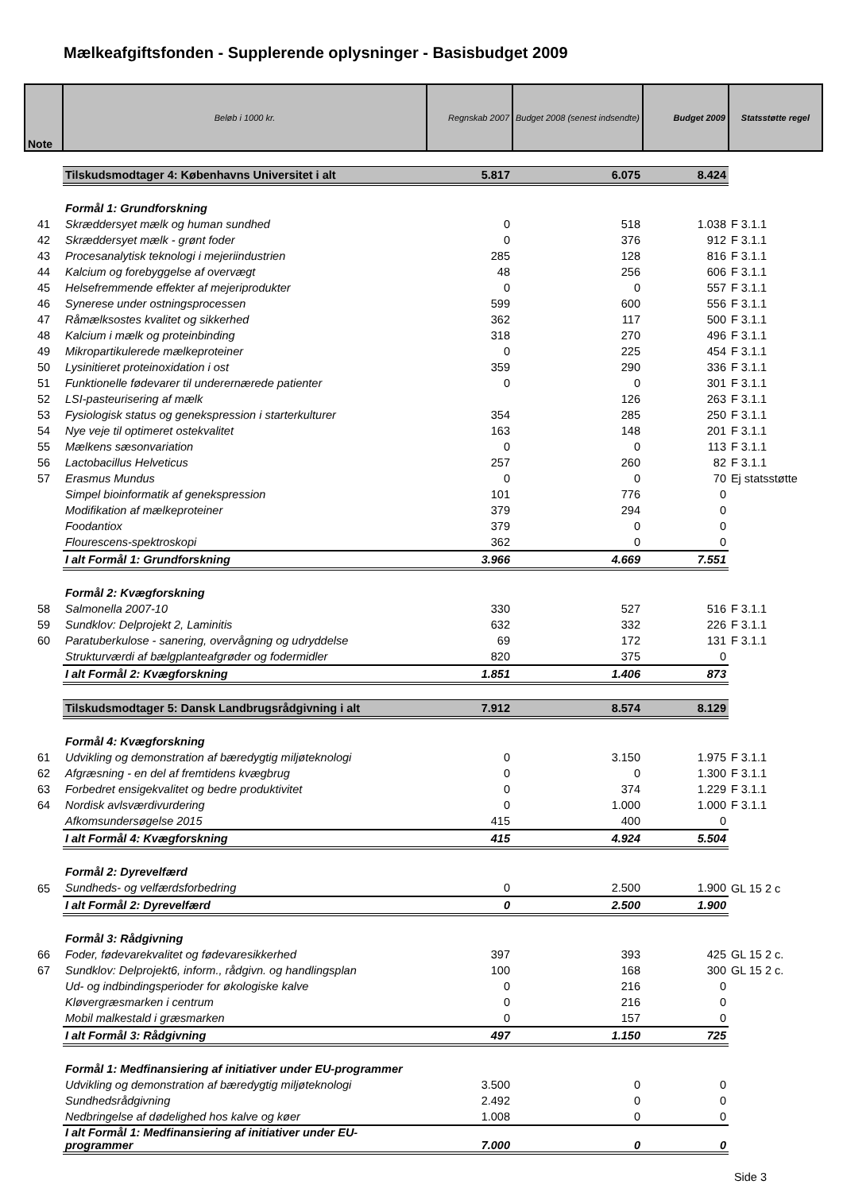Mælkeafgiftsfonden - Supplerende oplysninger - Basisbudget 2009
| Note | Beløb i 1000 kr. | Regnskab 2007 | Budget 2008 (senest indsendte) | Budget 2009 | Statsstøtte regel |
| --- | --- | --- | --- | --- | --- |
| | Tilskudsmodtager 4: Københavns Universitet i alt | 5.817 | 6.075 | 8.424 | |
| | Formål 1: Grundforskning | | | | |
| 41 | Skræddersyet mælk og human sundhed | 0 | 518 | 1.038 | F 3.1.1 |
| 42 | Skræddersyet mælk - grønt foder | 0 | 376 | 912 | F 3.1.1 |
| 43 | Procesanalytisk teknologi i mejeriindustrien | 285 | 128 | 816 | F 3.1.1 |
| 44 | Kalcium og forebyggelse af overvægt | 48 | 256 | 606 | F 3.1.1 |
| 45 | Helsefremmende effekter af mejeriprodukter | 0 | 0 | 557 | F 3.1.1 |
| 46 | Synerese under ostningsprocessen | 599 | 600 | 556 | F 3.1.1 |
| 47 | Råmælksostes kvalitet og sikkerhed | 362 | 117 | 500 | F 3.1.1 |
| 48 | Kalcium i mælk og proteinbinding | 318 | 270 | 496 | F 3.1.1 |
| 49 | Mikropartikulerede mælkeproteiner | 0 | 225 | 454 | F 3.1.1 |
| 50 | Lysinitieret proteinoxidation i ost | 359 | 290 | 336 | F 3.1.1 |
| 51 | Funktionelle fødevarer til underernærede patienter | 0 | 0 | 301 | F 3.1.1 |
| 52 | LSI-pasteurisering af mælk | | 126 | 263 | F 3.1.1 |
| 53 | Fysiologisk status og genekspression i starterkulturer | 354 | 285 | 250 | F 3.1.1 |
| 54 | Nye veje til optimeret ostekvalitet | 163 | 148 | 201 | F 3.1.1 |
| 55 | Mælkens sæsonvariation | 0 | 0 | 113 | F 3.1.1 |
| 56 | Lactobacillus Helveticus | 257 | 260 | 82 | F 3.1.1 |
| 57 | Erasmus Mundus | 0 | 0 | 70 | Ej statsstøtte |
| | Simpel bioinformatik af genekspression | 101 | 776 | 0 | |
| | Modifikation af mælkeproteiner | 379 | 294 | 0 | |
| | Foodantiox | 379 | 0 | 0 | |
| | Flourescens-spektroskopi | 362 | 0 | 0 | |
| | I alt Formål 1: Grundforskning | 3.966 | 4.669 | 7.551 | |
| | Formål 2: Kvægforskning | | | | |
| 58 | Salmonella 2007-10 | 330 | 527 | 516 | F 3.1.1 |
| 59 | Sundklov: Delprojekt 2, Laminitis | 632 | 332 | 226 | F 3.1.1 |
| 60 | Paratuberkulose - sanering, overvågning og udryddelse | 69 | 172 | 131 | F 3.1.1 |
| | Strukturværdi af bælgplanteafgrøder og fodermidler | 820 | 375 | 0 | |
| | I alt Formål 2: Kvægforskning | 1.851 | 1.406 | 873 | |
| | Tilskudsmodtager 5: Dansk Landbrugsrådgivning i alt | 7.912 | 8.574 | 8.129 | |
| | Formål 4: Kvægforskning | | | | |
| 61 | Udvikling og demonstration af bæredygtig miljøteknologi | 0 | 3.150 | 1.975 | F 3.1.1 |
| 62 | Afgræsning - en del af fremtidens kvægbrug | 0 | 0 | 1.300 | F 3.1.1 |
| 63 | Forbedret ensigekvalitet og bedre produktivitet | 0 | 374 | 1.229 | F 3.1.1 |
| 64 | Nordisk avlsværdivurdering | 0 | 1.000 | 1.000 | F 3.1.1 |
| | Afkomsundersøgelse 2015 | 415 | 400 | 0 | |
| | I alt Formål 4: Kvægforskning | 415 | 4.924 | 5.504 | |
| | Formål 2: Dyrevelfærd | | | | |
| 65 | Sundheds- og velfærdsforbedring | 0 | 2.500 | 1.900 | GL 15 2 c |
| | I alt Formål 2: Dyrevelfærd | 0 | 2.500 | 1.900 | |
| | Formål 3: Rådgivning | | | | |
| 66 | Foder, fødevarekvalitet og fødevaresikkerhed | 397 | 393 | 425 | GL 15 2 c. |
| 67 | Sundklov: Delprojekt6, inform., rådgivn. og handlingsplan | 100 | 168 | 300 | GL 15 2 c. |
| | Ud- og indbindingsperioder for økologiske kalve | 0 | 216 | 0 | |
| | Kløvergræsmarken i centrum | 0 | 216 | 0 | |
| | Mobil malkestald i græsmarken | 0 | 157 | 0 | |
| | I alt Formål 3: Rådgivning | 497 | 1.150 | 725 | |
| | Formål 1: Medfinansiering af initiativer under EU-programmer | | | | |
| | Udvikling og demonstration af bæredygtig miljøteknologi | 3.500 | 0 | 0 | |
| | Sundhedsrådgivning | 2.492 | 0 | 0 | |
| | Nedbringelse af dødelighed hos kalve og køer | 1.008 | 0 | 0 | |
| | I alt Formål 1: Medfinansiering af initiativer under EU-programmer | 7.000 | 0 | 0 | |
Side 3